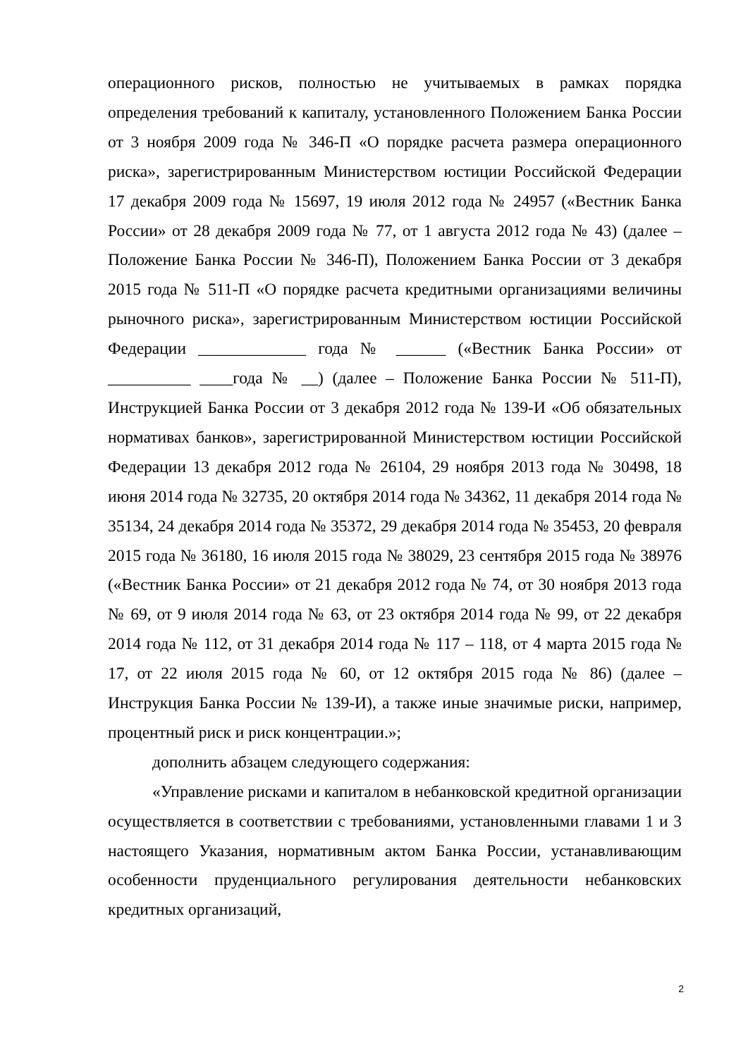операционного рисков, полностью не учитываемых в рамках порядка определения требований к капиталу, установленного Положением Банка России от 3 ноября 2009 года № 346-П «О порядке расчета размера операционного риска», зарегистрированным Министерством юстиции Российской Федерации 17 декабря 2009 года № 15697, 19 июля 2012 года № 24957 («Вестник Банка России» от 28 декабря 2009 года № 77, от 1 августа 2012 года № 43) (далее – Положение Банка России № 346-П), Положением Банка России от 3 декабря 2015 года № 511-П «О порядке расчета кредитными организациями величины рыночного риска», зарегистрированным Министерством юстиции Российской Федерации _____________ года № ______ («Вестник Банка России» от __________ ____года № __) (далее – Положение Банка России № 511-П), Инструкцией Банка России от 3 декабря 2012 года № 139-И «Об обязательных нормативах банков», зарегистрированной Министерством юстиции Российской Федерации 13 декабря 2012 года № 26104, 29 ноября 2013 года № 30498, 18 июня 2014 года № 32735, 20 октября 2014 года № 34362, 11 декабря 2014 года № 35134, 24 декабря 2014 года № 35372, 29 декабря 2014 года № 35453, 20 февраля 2015 года № 36180, 16 июля 2015 года № 38029, 23 сентября 2015 года № 38976 («Вестник Банка России» от 21 декабря 2012 года № 74, от 30 ноября 2013 года № 69, от 9 июля 2014 года № 63, от 23 октября 2014 года № 99, от 22 декабря 2014 года № 112, от 31 декабря 2014 года № 117 – 118, от 4 марта 2015 года № 17, от 22 июля 2015 года № 60, от 12 октября 2015 года № 86) (далее – Инструкция Банка России № 139-И), а также иные значимые риски, например, процентный риск и риск концентрации.»;
дополнить абзацем следующего содержания:
«Управление рисками и капиталом в небанковской кредитной организации осуществляется в соответствии с требованиями, установленными главами 1 и 3 настоящего Указания, нормативным актом Банка России, устанавливающим особенности пруденциального регулирования деятельности небанковских кредитных организаций,
2